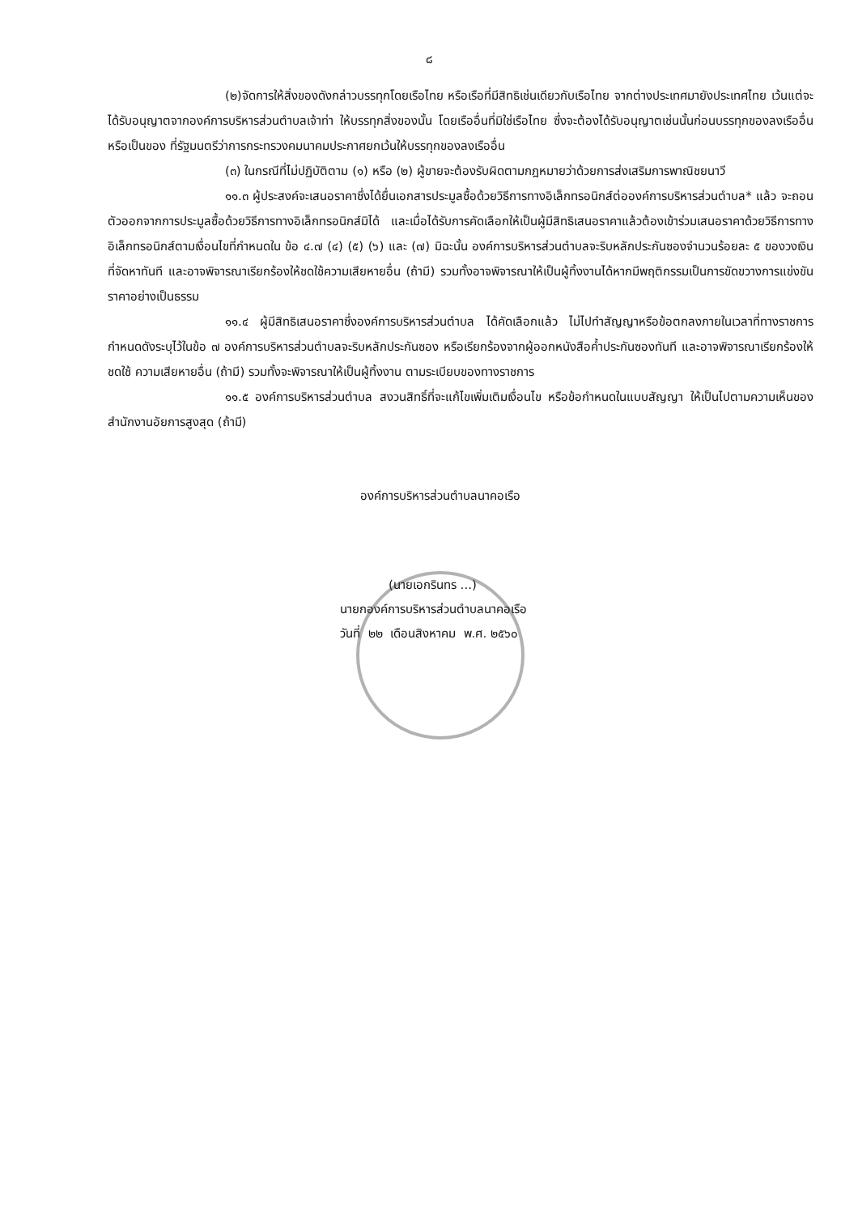๘
(๒)จัดการให้สิ่งของดังกล่าวบรรทุกโดยเรือไทย หรือเรือที่มีสิทธิเช่นเดียวกับเรือไทย จากต่างประเทศมายังประเทศไทย เว้นแต่จะได้รับอนุญาตจากองค์การบริหารส่วนตำบลเจ้าท่า ให้บรรทุกสิ่งของนั้น โดยเรืออื่นที่มิใช่เรือไทย ซึ่งจะต้องได้รับอนุญาตเช่นนั้นก่อนบรรทุกของลงเรืออื่น หรือเป็นของ ที่รัฐมนตรีว่าการกระทรวงคมนาคมประกาศยกเว้นให้บรรทุกของลงเรืออื่น
(๓) ในกรณีที่ไม่ปฏิบัติตาม (๑) หรือ (๒) ผู้ขายจะต้องรับผิดตามกฎหมายว่าด้วยการส่งเสริมการพาณิชยนาวี
๑๑.๓ ผู้ประสงค์จะเสนอราคาซึ่งได้ยื่นเอกสารประมูลซื้อด้วยวิธีการทางอิเล็กทรอนิกส์ต่อองค์การบริหารส่วนตำบล* แล้ว จะถอนตัวออกจากการประมูลซื้อด้วยวิธีการทางอิเล็กทรอนิกส์มิได้ และเมื่อได้รับการคัดเลือกให้เป็นผู้มีสิทธิเสนอราคาแล้วต้องเข้าร่วมเสนอราคาด้วยวิธีการทางอิเล็กทรอนิกส์ตามเงื่อนไขที่กำหนดใน ข้อ ๔.๗ (๔) (๕) (๖) และ (๗) มิฉะนั้น องค์การบริหารส่วนตำบลจะริบหลักประกันซองจำนวนร้อยละ ๕ ของวงเงินที่จัดหาทันที และอาจพิจารณาเรียกร้องให้ชดใช้ความเสียหายอื่น (ถ้ามี) รวมทั้งอาจพิจารณาให้เป็นผู้ทิ้งงานได้หากมีพฤติกรรมเป็นการขัดขวางการแข่งขันราคาอย่างเป็นธรรม
๑๑.๔ ผู้มีสิทธิเสนอราคาซึ่งองค์การบริหารส่วนตำบล ได้คัดเลือกแล้ว ไม่ไปทำสัญญาหรือข้อตกลงภายในเวลาที่ทางราชการกำหนดดังระบุไว้ในข้อ ๗ องค์การบริหารส่วนตำบลจะริบหลักประกันซอง หรือเรียกร้องจากผู้ออกหนังสือค้ำประกันซองทันที และอาจพิจารณาเรียกร้องให้ชดใช้ ความเสียหายอื่น (ถ้ามี) รวมทั้งจะพิจารณาให้เป็นผู้ทิ้งงาน ตามระเบียบของทางราชการ
๑๑.๕ องค์การบริหารส่วนตำบล สงวนสิทธิ์ที่จะแก้ไขเพิ่มเติมเงื่อนไข หรือข้อกำหนดในแบบสัญญา ให้เป็นไปตามความเห็นของสำนักงานอัยการสูงสุด (ถ้ามี)
องค์การบริหารส่วนตำบลนาคอเรือ
(นายเอกรินทร ...)
นายกองค์การบริหารส่วนตำบลนาคอเรือ
วันที่ ๒๒ เดือนสิงหาคม พ.ศ. ๒๕๖๐